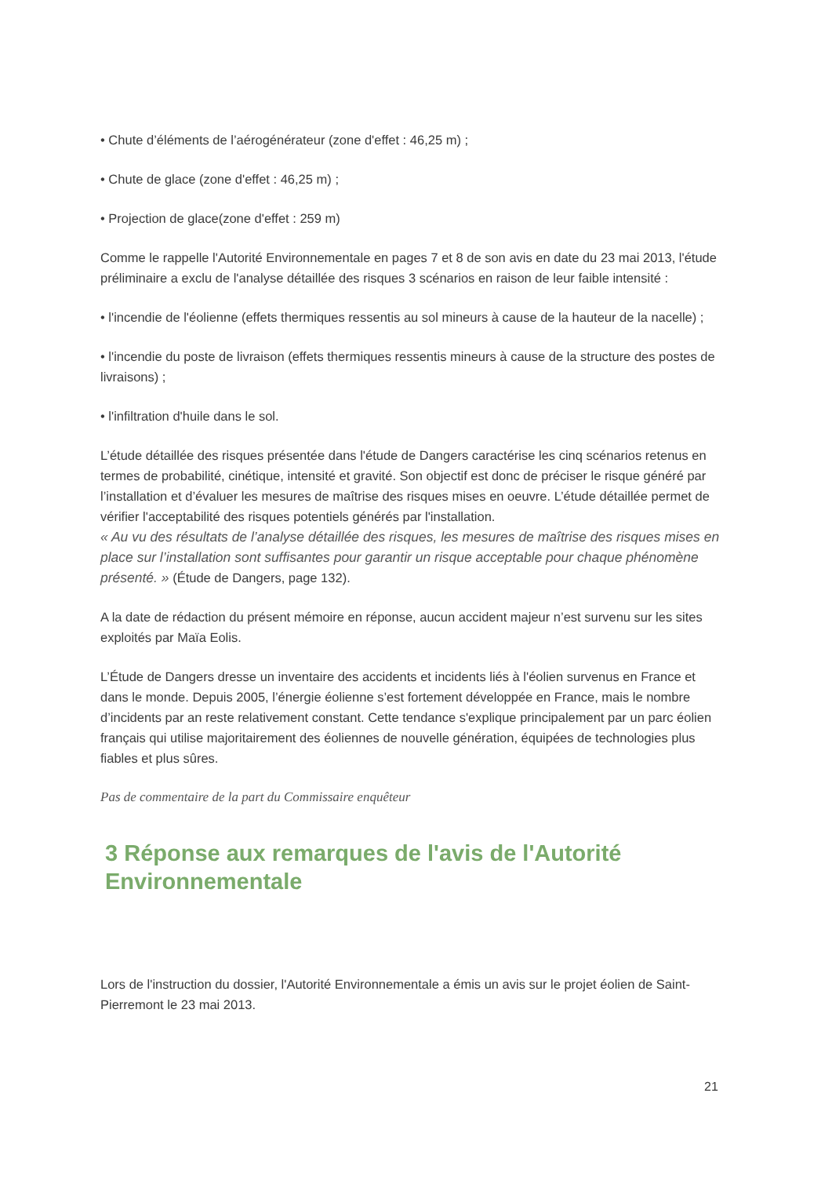• Chute d’éléments de l’aérogénérateur (zone d'effet : 46,25 m) ;
• Chute de glace (zone d'effet : 46,25 m) ;
• Projection de glace(zone d'effet : 259 m)
Comme le rappelle l'Autorité Environnementale en pages 7 et 8 de son avis en date du 23 mai 2013, l'étude préliminaire a exclu de l'analyse détaillée des risques 3 scénarios en raison de leur faible intensité :
• l'incendie de l'éolienne (effets thermiques ressentis au sol mineurs à cause de la hauteur de la nacelle) ;
• l'incendie du poste de livraison (effets thermiques ressentis mineurs à cause de la structure des postes de livraisons) ;
• l'infiltration d'huile dans le sol.
L’étude détaillée des risques présentée dans l'étude de Dangers caractérise les cinq scénarios retenus en termes de probabilité, cinétique, intensité et gravité. Son objectif est donc de préciser le risque généré par l’installation et d’évaluer les mesures de maîtrise des risques mises en oeuvre. L’étude détaillée permet de vérifier l'acceptabilité des risques potentiels générés par l'installation.
« Au vu des résultats de l’analyse détaillée des risques, les mesures de maîtrise des risques mises en place sur l’installation sont suffisantes pour garantir un risque acceptable pour chaque phénomène présenté. » (Étude de Dangers, page 132).
A la date de rédaction du présent mémoire en réponse, aucun accident majeur n’est survenu sur les sites exploités par Maïa Eolis.
L’Étude de Dangers dresse un inventaire des accidents et incidents liés à l'éolien survenus en France et dans le monde. Depuis 2005, l’énergie éolienne s’est fortement développée en France, mais le nombre d’incidents par an reste relativement constant. Cette tendance s'explique principalement par un parc éolien français qui utilise majoritairement des éoliennes de nouvelle génération, équipées de technologies plus fiables et plus sûres.
Pas de commentaire de la part du Commissaire enquêteur
3 Réponse aux remarques de l'avis de l'Autorité Environnementale
Lors de l'instruction du dossier, l'Autorité Environnementale a émis un avis sur le projet éolien de Saint-Pierremont le 23 mai 2013.
21